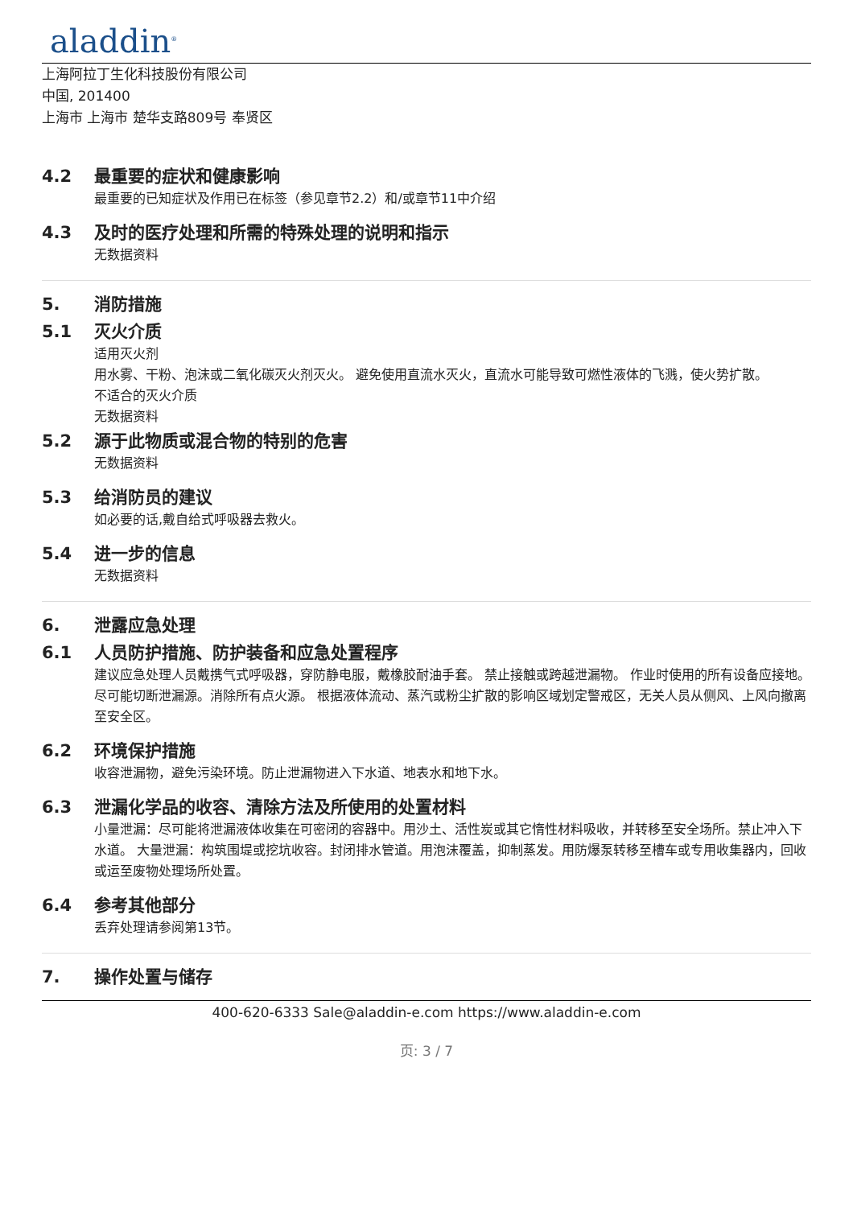aladdin<sup>®</sup>
上海阿拉丁生化科技股份有限公司
中国, 201400
上海市 上海市 楚华支路809号 奉贤区
4.2 最重要的症状和健康影响
最重要的已知症状及作用已在标签（参见章节2.2）和/或章节11中介绍
4.3 及时的医疗处理和所需的特殊处理的说明和指示
无数据资料
5. 消防措施
5.1 灭火介质
适用灭火剂
用水雾、干粉、泡沫或二氧化碳灭火剂灭火。 避免使用直流水灭火，直流水可能导致可燃性液体的飞溅，使火势扩散。
不适合的灭火介质
无数据资料
5.2 源于此物质或混合物的特别的危害
无数据资料
5.3 给消防员的建议
如必要的话,戴自给式呼吸器去救火。
5.4 进一步的信息
无数据资料
6. 泄露应急处理
6.1 人员防护措施、防护装备和应急处置程序
建议应急处理人员戴携气式呼吸器，穿防静电服，戴橡胶耐油手套。 禁止接触或跨越泄漏物。 作业时使用的所有设备应接地。 尽可能切断泄漏源。消除所有点火源。 根据液体流动、蒸汽或粉尘扩散的影响区域划定警戒区，无关人员从侧风、上风向撤离至安全区。
6.2 环境保护措施
收容泄漏物，避免污染环境。防止泄漏物进入下水道、地表水和地下水。
6.3 泄漏化学品的收容、清除方法及所使用的处置材料
小量泄漏：尽可能将泄漏液体收集在可密闭的容器中。用沙土、活性炭或其它惰性材料吸收，并转移至安全场所。禁止冲入下水道。 大量泄漏：构筑围堤或挖坑收容。封闭排水管道。用泡沫覆盖，抑制蒸发。用防爆泵转移至槽车或专用收集器内，回收或运至废物处理场所处置。
6.4 参考其他部分
丢弃处理请参阅第13节。
7. 操作处置与储存
400-620-6333 Sale@aladdin-e.com https://www.aladdin-e.com
页: 3 / 7